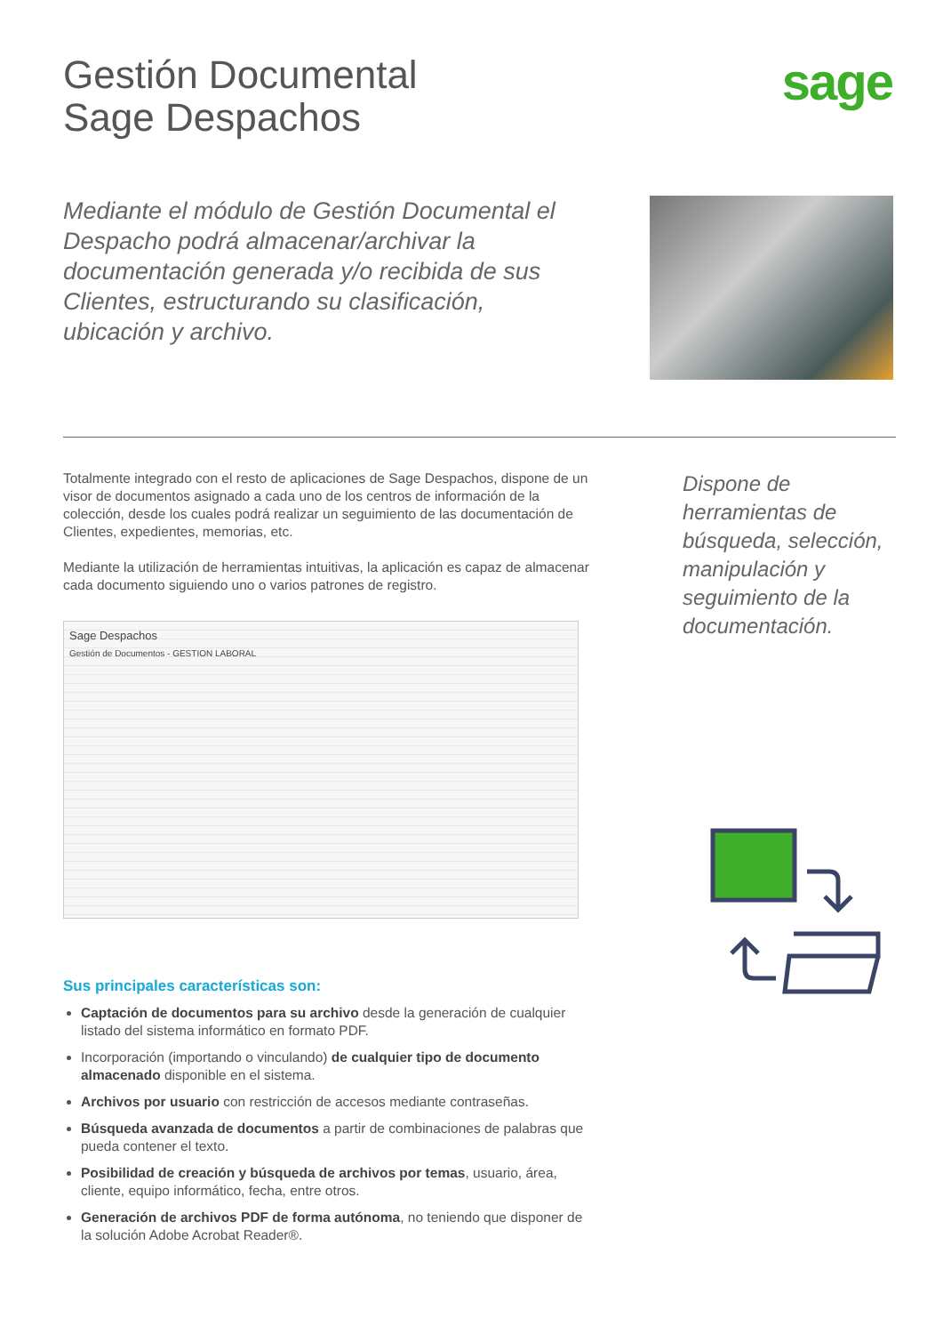Gestión Documental
Sage Despachos
sage
Mediante el módulo de Gestión Documental el Despacho podrá almacenar/archivar la documentación generada y/o recibida de sus Clientes, estructurando su clasificación, ubicación y archivo.
Totalmente integrado con el resto de aplicaciones de Sage Despachos, dispone de un visor de documentos asignado a cada uno de los centros de información de la colección, desde los cuales podrá realizar un seguimiento de las documentación de Clientes, expedientes, memorias, etc.
Mediante la utilización de herramientas intuitivas, la aplicación es capaz de almacenar cada documento siguiendo uno o varios patrones de registro.
Sage Despachos
Gestión de Documentos - GESTION LABORAL
Sus principales características son:
Captación de documentos para su archivo desde la generación de cualquier listado del sistema informático en formato PDF.
Incorporación (importando o vinculando) de cualquier tipo de documento almacenado disponible en el sistema.
Archivos por usuario con restricción de accesos mediante contraseñas.
Búsqueda avanzada de documentos a partir de combinaciones de palabras que pueda contener el texto.
Posibilidad de creación y búsqueda de archivos por temas, usuario, área, cliente, equipo informático, fecha, entre otros.
Generación de archivos PDF de forma autónoma, no teniendo que disponer de la solución Adobe Acrobat Reader®.
Dispone de herramientas de búsqueda, selección, manipulación y seguimiento de la documentación.